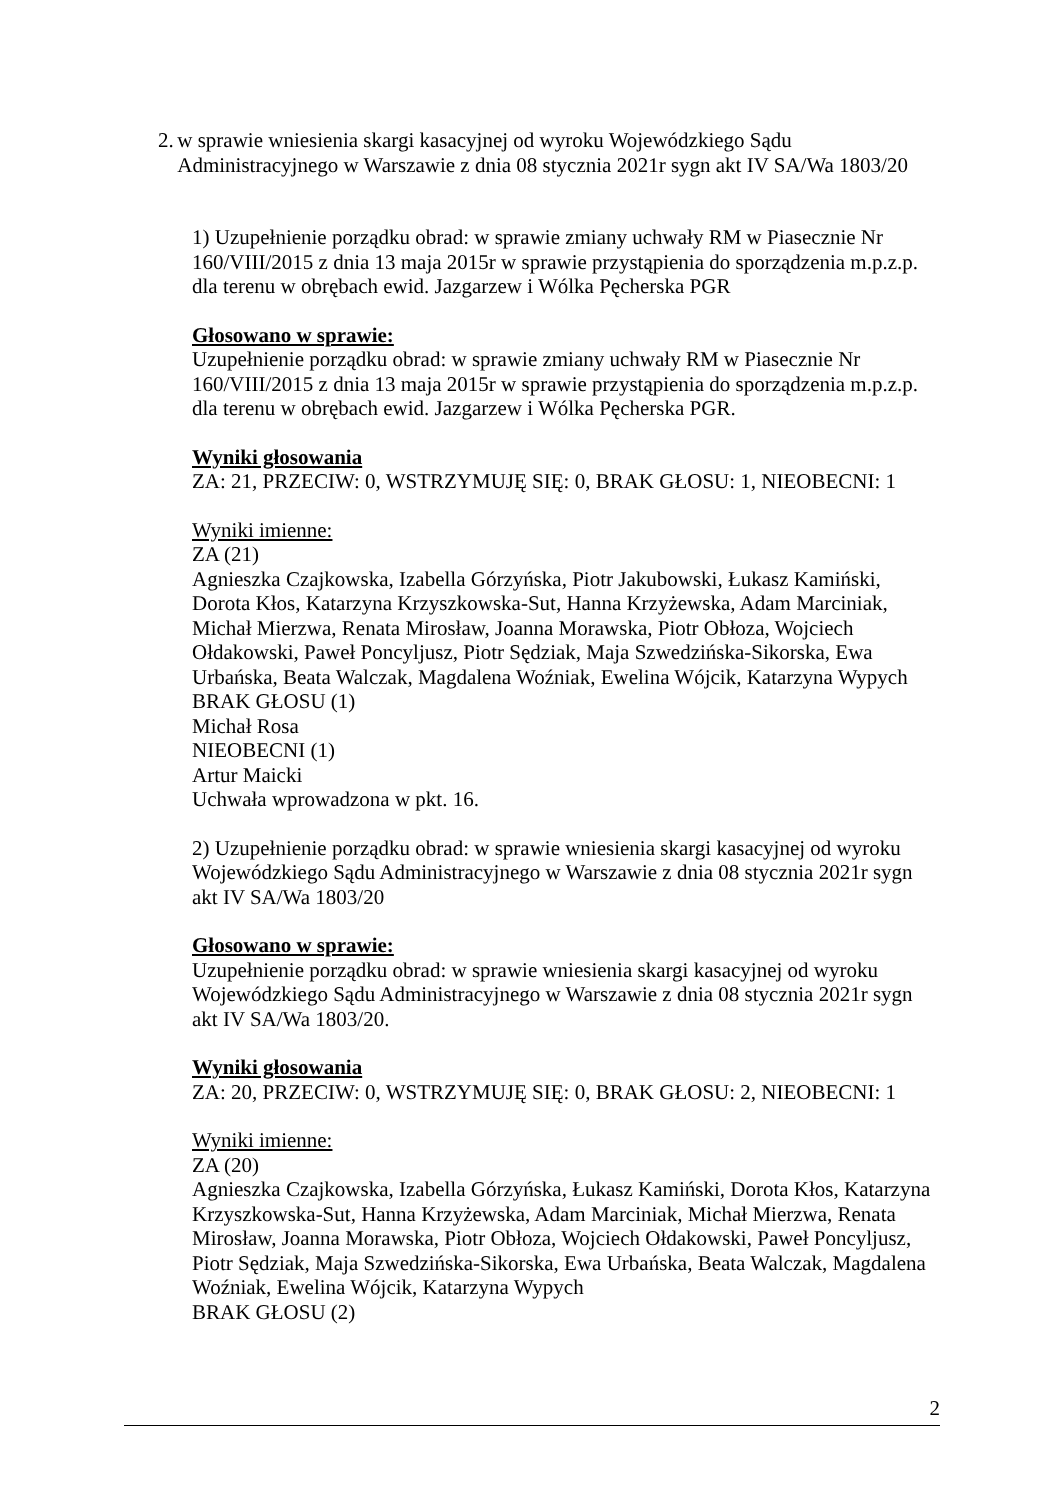2. w sprawie wniesienia skargi kasacyjnej od wyroku Wojewódzkiego Sądu Administracyjnego w Warszawie z dnia 08 stycznia 2021r sygn akt IV SA/Wa 1803/20
1) Uzupełnienie porządku obrad: w sprawie zmiany uchwały RM w Piasecznie Nr 160/VIII/2015 z dnia 13 maja 2015r w sprawie przystąpienia do sporządzenia m.p.z.p. dla terenu w obrębach ewid. Jazgarzew i Wólka Pęcherska PGR
Głosowano w sprawie:
Uzupełnienie porządku obrad: w sprawie zmiany uchwały RM w Piasecznie Nr 160/VIII/2015 z dnia 13 maja 2015r w sprawie przystąpienia do sporządzenia m.p.z.p. dla terenu w obrębach ewid. Jazgarzew i Wólka Pęcherska PGR.
Wyniki głosowania
ZA: 21, PRZECIW: 0, WSTRZYMUJĘ SIĘ: 0, BRAK GŁOSU: 1, NIEOBECNI: 1
Wyniki imienne:
ZA (21)
Agnieszka Czajkowska, Izabella Górzyńska, Piotr Jakubowski, Łukasz Kamiński, Dorota Kłos, Katarzyna Krzyszkowska-Sut, Hanna Krzyżewska, Adam Marciniak, Michał Mierzwa, Renata Mirosław, Joanna Morawska, Piotr Obłoza, Wojciech Ołdakowski, Paweł Poncyljusz, Piotr Sędziak, Maja Szwedzińska-Sikorska, Ewa Urbańska, Beata Walczak, Magdalena Woźniak, Ewelina Wójcik, Katarzyna Wypych
BRAK GŁOSU (1)
Michał Rosa
NIEOBECNI (1)
Artur Maicki
Uchwała wprowadzona w pkt. 16.
2) Uzupełnienie porządku obrad: w sprawie wniesienia skargi kasacyjnej od wyroku Wojewódzkiego Sądu Administracyjnego w Warszawie z dnia 08 stycznia 2021r sygn akt IV SA/Wa 1803/20
Głosowano w sprawie:
Uzupełnienie porządku obrad: w sprawie wniesienia skargi kasacyjnej od wyroku Wojewódzkiego Sądu Administracyjnego w Warszawie z dnia 08 stycznia 2021r sygn akt IV SA/Wa 1803/20.
Wyniki głosowania
ZA: 20, PRZECIW: 0, WSTRZYMUJĘ SIĘ: 0, BRAK GŁOSU: 2, NIEOBECNI: 1
Wyniki imienne:
ZA (20)
Agnieszka Czajkowska, Izabella Górzyńska, Łukasz Kamiński, Dorota Kłos, Katarzyna Krzyszkowska-Sut, Hanna Krzyżewska, Adam Marciniak, Michał Mierzwa, Renata Mirosław, Joanna Morawska, Piotr Obłoza, Wojciech Ołdakowski, Paweł Poncyljusz, Piotr Sędziak, Maja Szwedzińska-Sikorska, Ewa Urbańska, Beata Walczak, Magdalena Woźniak, Ewelina Wójcik, Katarzyna Wypych
BRAK GŁOSU (2)
2